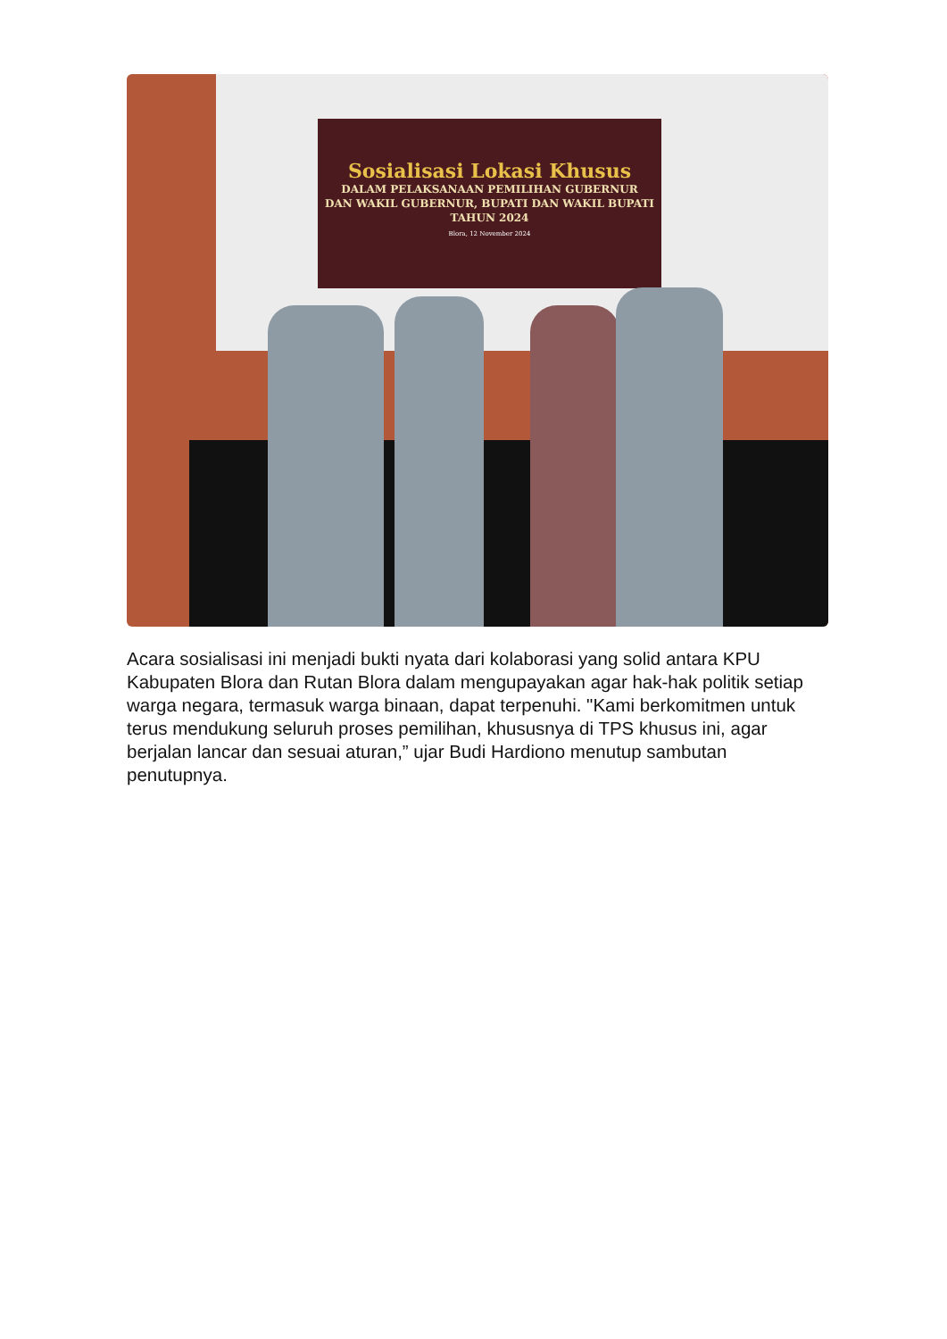Sosialisasi Lokasi Khusus
DALAM PELAKSANAAN PEMILIHAN GUBERNUR
DAN WAKIL GUBERNUR, BUPATI DAN WAKIL BUPATI
TAHUN 2024
Blora, 12 November 2024
Acara sosialisasi ini menjadi bukti nyata dari kolaborasi yang solid antara KPU Kabupaten Blora dan Rutan Blora dalam mengupayakan agar hak-hak politik setiap warga negara, termasuk warga binaan, dapat terpenuhi. "Kami berkomitmen untuk terus mendukung seluruh proses pemilihan, khususnya di TPS khusus ini, agar berjalan lancar dan sesuai aturan,” ujar Budi Hardiono menutup sambutan penutupnya.